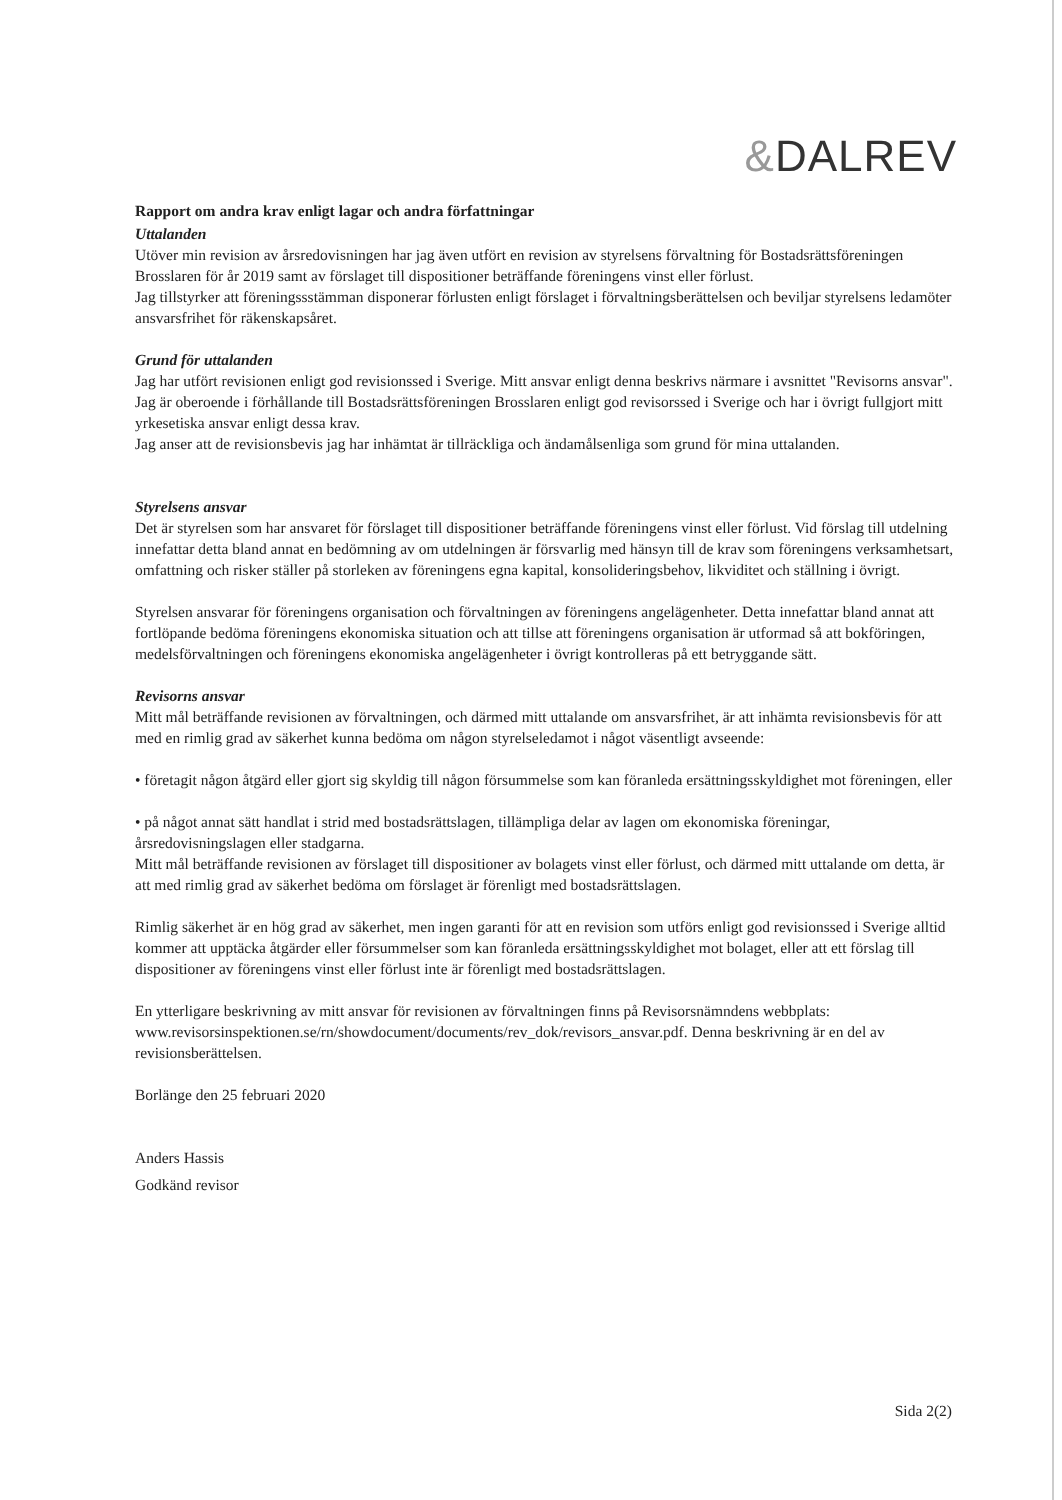&DALREV
Rapport om andra krav enligt lagar och andra författningar
Uttalanden
Utöver min revision av årsredovisningen har jag även utfört en revision av styrelsens förvaltning för Bostadsrättsföreningen Brosslaren för år 2019 samt av förslaget till dispositioner beträffande föreningens vinst eller förlust.
Jag tillstyrker att föreningssstämman disponerar förlusten enligt förslaget i förvaltningsberättelsen och beviljar styrelsens ledamöter ansvarsfrihet för räkenskapsåret.
Grund för uttalanden
Jag har utfört revisionen enligt god revisionssed i Sverige. Mitt ansvar enligt denna beskrivs närmare i avsnittet "Revisorns ansvar". Jag är oberoende i förhållande till Bostadsrättsföreningen Brosslaren enligt god revisorssed i Sverige och har i övrigt fullgjort mitt yrkesetiska ansvar enligt dessa krav.
Jag anser att de revisionsbevis jag har inhämtat är tillräckliga och ändamålsenliga som grund för mina uttalanden.
Styrelsens ansvar
Det är styrelsen som har ansvaret för förslaget till dispositioner beträffande föreningens vinst eller förlust. Vid förslag till utdelning innefattar detta bland annat en bedömning av om utdelningen är försvarlig med hänsyn till de krav som föreningens verksamhetsart, omfattning och risker ställer på storleken av föreningens egna kapital, konsolideringsbehov, likviditet och ställning i övrigt.
Styrelsen ansvarar för föreningens organisation och förvaltningen av föreningens angelägenheter. Detta innefattar bland annat att fortlöpande bedöma föreningens ekonomiska situation och att tillse att föreningens organisation är utformad så att bokföringen, medelsförvaltningen och föreningens ekonomiska angelägenheter i övrigt kontrolleras på ett betryggande sätt.
Revisorns ansvar
Mitt mål beträffande revisionen av förvaltningen, och därmed mitt uttalande om ansvarsfrihet, är att inhämta revisionsbevis för att med en rimlig grad av säkerhet kunna bedöma om någon styrelseledamot i något väsentligt avseende:
• företagit någon åtgärd eller gjort sig skyldig till någon försummelse som kan föranleda ersättningsskyldighet mot föreningen, eller
• på något annat sätt handlat i strid med bostadsrättslagen, tillämpliga delar av lagen om ekonomiska föreningar, årsredovisningslagen eller stadgarna.
Mitt mål beträffande revisionen av förslaget till dispositioner av bolagets vinst eller förlust, och därmed mitt uttalande om detta, är att med rimlig grad av säkerhet bedöma om förslaget är förenligt med bostadsrättslagen.
Rimlig säkerhet är en hög grad av säkerhet, men ingen garanti för att en revision som utförs enligt god revisionssed i Sverige alltid kommer att upptäcka åtgärder eller försummelser som kan föranleda ersättningsskyldighet mot bolaget, eller att ett förslag till dispositioner av föreningens vinst eller förlust inte är förenligt med bostadsrättslagen.
En ytterligare beskrivning av mitt ansvar för revisionen av förvaltningen finns på Revisorsnämndens webbplats: www.revisorsinspektionen.se/rn/showdocument/documents/rev_dok/revisors_ansvar.pdf. Denna beskrivning är en del av revisionsberättelsen.
Borlänge den 25 februari 2020
Anders Hassis
Godkänd revisor
Sida 2(2)